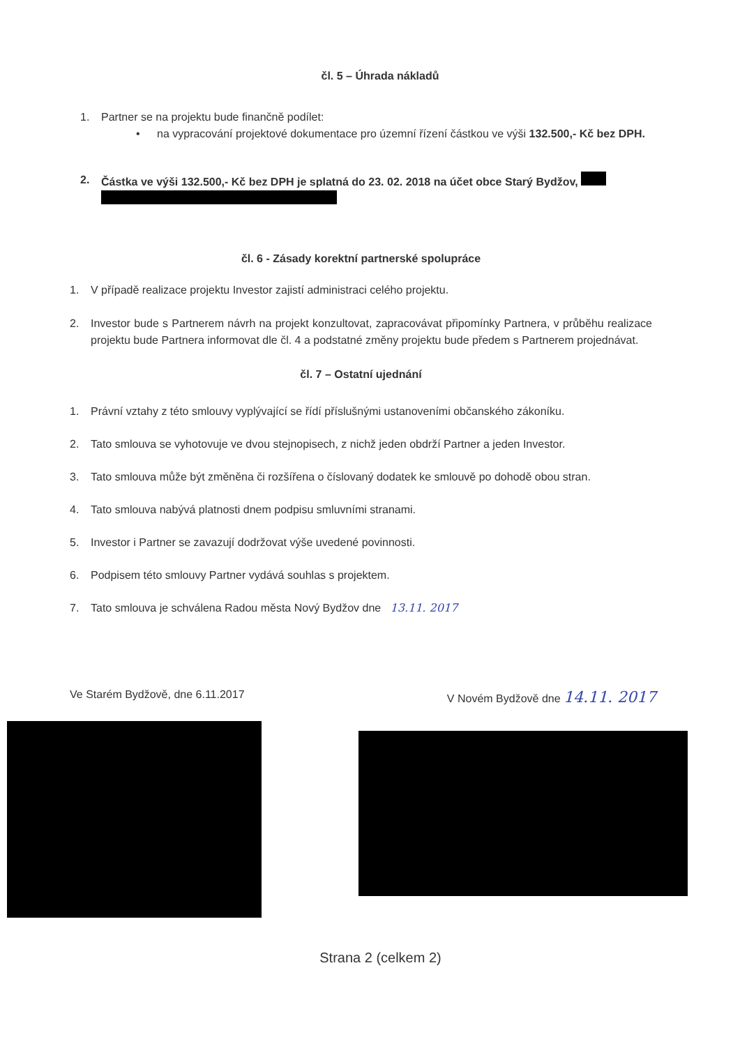čl. 5 – Úhrada nákladů
1. Partner se na projektu bude finančně podílet:
• na vypracování projektové dokumentace pro územní řízení částkou ve výši 132.500,- Kč bez DPH.
2. Částka ve výši 132.500,- Kč bez DPH je splatná do 23. 02. 2018 na účet obce Starý Bydžov,
čl. 6 - Zásady korektní partnerské spolupráce
1. V případě realizace projektu Investor zajistí administraci celého projektu.
2. Investor bude s Partnerem návrh na projekt konzultovat, zapracovávat připomínky Partnera, v průběhu realizace projektu bude Partnera informovat dle čl. 4 a podstatné změny projektu bude předem s Partnerem projednávat.
čl. 7 – Ostatní ujednání
1. Právní vztahy z této smlouvy vyplývající se řídí příslušnými ustanoveními občanského zákoníku.
2. Tato smlouva se vyhotovuje ve dvou stejnopisech, z nichž jeden obdrží Partner a jeden Investor.
3. Tato smlouva může být změněna či rozšířena o číslovaný dodatek ke smlouvě po dohodě obou stran.
4. Tato smlouva nabývá platnosti dnem podpisu smluvními stranami.
5. Investor i Partner se zavazují dodržovat výše uvedené povinnosti.
6. Podpisem této smlouvy Partner vydává souhlas s projektem.
7. Tato smlouva je schválena Radou města Nový Bydžov dne 13.11. 2017
Ve Starém Bydžově, dne 6.11.2017 V Novém Bydžově dne 14.11. 2017
Strana 2 (celkem 2)